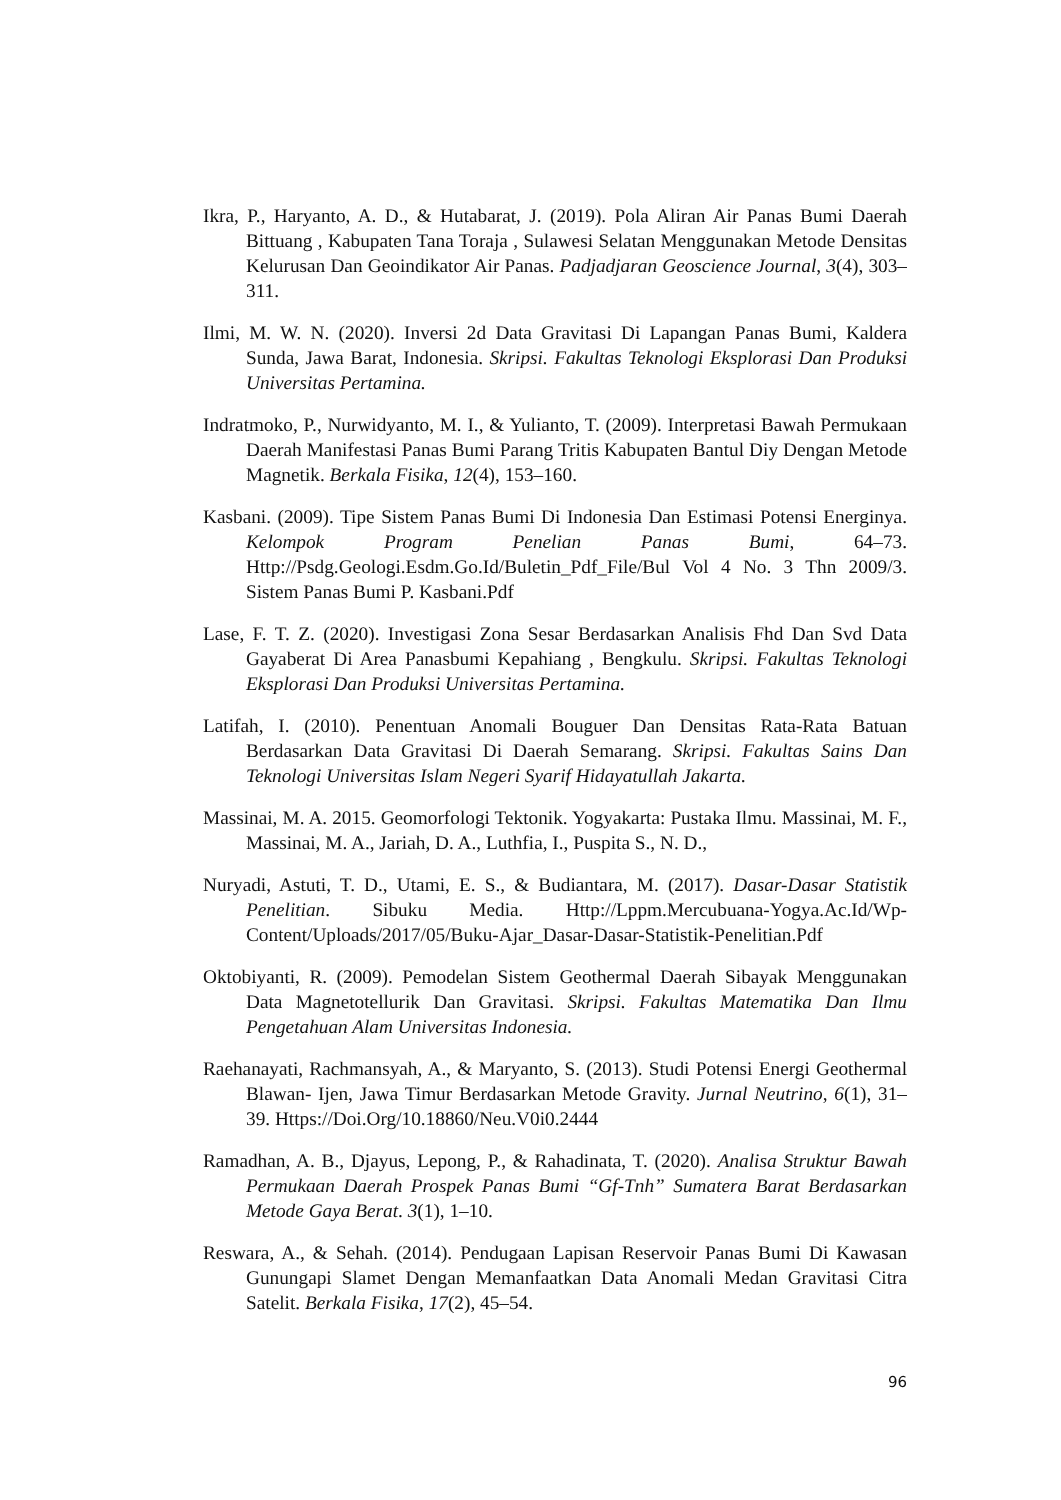Ikra, P., Haryanto, A. D., & Hutabarat, J. (2019). Pola Aliran Air Panas Bumi Daerah Bittuang , Kabupaten Tana Toraja , Sulawesi Selatan Menggunakan Metode Densitas Kelurusan Dan Geoindikator Air Panas. Padjadjaran Geoscience Journal, 3(4), 303–311.
Ilmi, M. W. N. (2020). Inversi 2d Data Gravitasi Di Lapangan Panas Bumi, Kaldera Sunda, Jawa Barat, Indonesia. Skripsi. Fakultas Teknologi Eksplorasi Dan Produksi Universitas Pertamina.
Indratmoko, P., Nurwidyanto, M. I., & Yulianto, T. (2009). Interpretasi Bawah Permukaan Daerah Manifestasi Panas Bumi Parang Tritis Kabupaten Bantul Diy Dengan Metode Magnetik. Berkala Fisika, 12(4), 153–160.
Kasbani. (2009). Tipe Sistem Panas Bumi Di Indonesia Dan Estimasi Potensi Energinya. Kelompok Program Penelian Panas Bumi, 64–73. Http://Psdg.Geologi.Esdm.Go.Id/Buletin_Pdf_File/Bul Vol 4 No. 3 Thn 2009/3. Sistem Panas Bumi P. Kasbani.Pdf
Lase, F. T. Z. (2020). Investigasi Zona Sesar Berdasarkan Analisis Fhd Dan Svd Data Gayaberat Di Area Panasbumi Kepahiang , Bengkulu. Skripsi. Fakultas Teknologi Eksplorasi Dan Produksi Universitas Pertamina.
Latifah, I. (2010). Penentuan Anomali Bouguer Dan Densitas Rata-Rata Batuan Berdasarkan Data Gravitasi Di Daerah Semarang. Skripsi. Fakultas Sains Dan Teknologi Universitas Islam Negeri Syarif Hidayatullah Jakarta.
Massinai, M. A. 2015. Geomorfologi Tektonik. Yogyakarta: Pustaka Ilmu. Massinai, M. F., Massinai, M. A., Jariah, D. A., Luthfia, I., Puspita S., N. D.,
Nuryadi, Astuti, T. D., Utami, E. S., & Budiantara, M. (2017). Dasar-Dasar Statistik Penelitian. Sibuku Media. Http://Lppm.Mercubuana-Yogya.Ac.Id/Wp-Content/Uploads/2017/05/Buku-Ajar_Dasar-Dasar-Statistik-Penelitian.Pdf
Oktobiyanti, R. (2009). Pemodelan Sistem Geothermal Daerah Sibayak Menggunakan Data Magnetotellurik Dan Gravitasi. Skripsi. Fakultas Matematika Dan Ilmu Pengetahuan Alam Universitas Indonesia.
Raehanayati, Rachmansyah, A., & Maryanto, S. (2013). Studi Potensi Energi Geothermal Blawan- Ijen, Jawa Timur Berdasarkan Metode Gravity. Jurnal Neutrino, 6(1), 31–39. Https://Doi.Org/10.18860/Neu.V0i0.2444
Ramadhan, A. B., Djayus, Lepong, P., & Rahadinata, T. (2020). Analisa Struktur Bawah Permukaan Daerah Prospek Panas Bumi “Gf-Tnh” Sumatera Barat Berdasarkan Metode Gaya Berat. 3(1), 1–10.
Reswara, A., & Sehah. (2014). Pendugaan Lapisan Reservoir Panas Bumi Di Kawasan Gunungapi Slamet Dengan Memanfaatkan Data Anomali Medan Gravitasi Citra Satelit. Berkala Fisika, 17(2), 45–54.
96